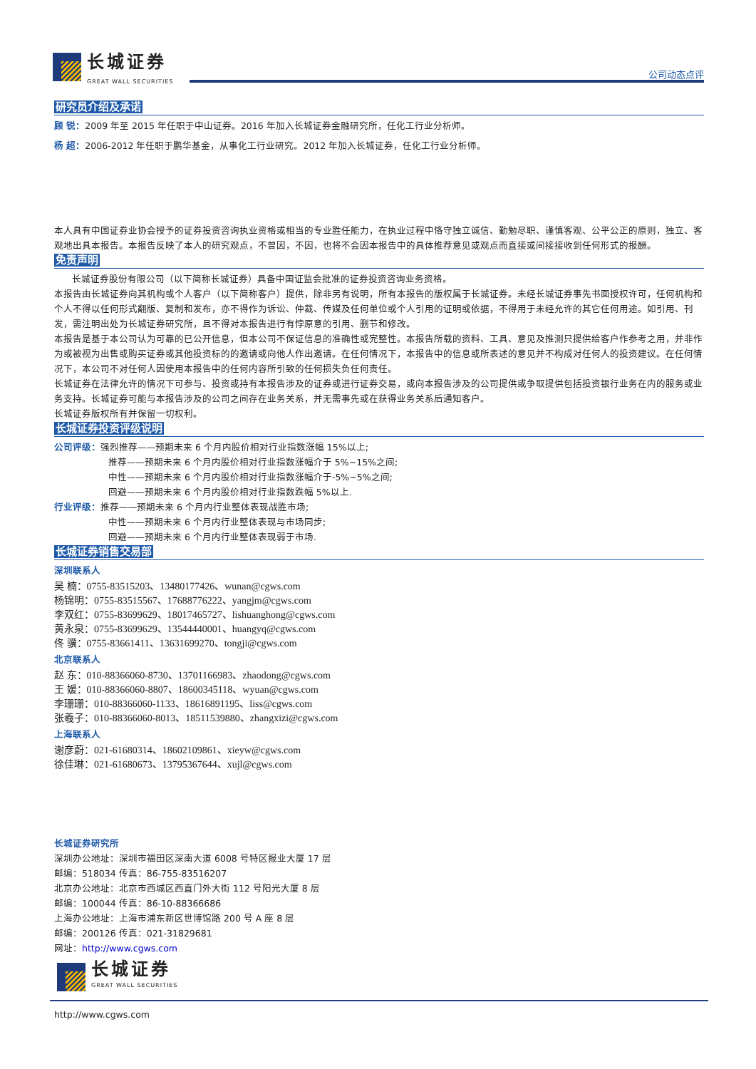长城证券
GREAT WALL SECURITIES
公司动态点评
研究员介绍及承诺
顾 锐：2009 年至 2015 年任职于中山证券。2016 年加入长城证券金融研究所，任化工行业分析师。
杨 超：2006-2012 年任职于鹏华基金，从事化工行业研究。2012 年加入长城证券，任化工行业分析师。
本人具有中国证券业协会授予的证券投资咨询执业资格或相当的专业胜任能力，在执业过程中恪守独立诚信、勤勉尽职、谨慎客观、公平公正的原则，独立、客观地出具本报告。本报告反映了本人的研究观点，不曾因，不因，也将不会因本报告中的具体推荐意见或观点而直接或间接接收到任何形式的报酬。
免责声明
长城证券股份有限公司（以下简称长城证券）具备中国证监会批准的证券投资咨询业务资格。
本报告由长城证券向其机构或个人客户（以下简称客户）提供，除非另有说明，所有本报告的版权属于长城证券。未经长城证券事先书面授权许可，任何机构和个人不得以任何形式翻版、复制和发布，亦不得作为诉讼、仲裁、传媒及任何单位或个人引用的证明或依据，不得用于未经允许的其它任何用途。如引用、刊发，需注明出处为长城证券研究所，且不得对本报告进行有悖原意的引用、删节和修改。
本报告是基于本公司认为可靠的已公开信息，但本公司不保证信息的准确性或完整性。本报告所载的资料、工具、意见及推测只提供给客户作参考之用，并非作为或被视为出售或购买证券或其他投资标的的邀请或向他人作出邀请。在任何情况下，本报告中的信息或所表述的意见并不构成对任何人的投资建议。在任何情况下，本公司不对任何人因使用本报告中的任何内容所引致的任何损失负任何责任。
长城证券在法律允许的情况下可参与、投资或持有本报告涉及的证券或进行证券交易，或向本报告涉及的公司提供或争取提供包括投资银行业务在内的服务或业务支持。长城证券可能与本报告涉及的公司之间存在业务关系，并无需事先或在获得业务关系后通知客户。
长城证券版权所有并保留一切权利。
长城证券投资评级说明
公司评级：强烈推荐——预期未来 6 个月内股价相对行业指数涨幅 15%以上;
推荐——预期未来 6 个月内股价相对行业指数涨幅介于 5%~15%之间;
中性——预期未来 6 个月内股价相对行业指数涨幅介于-5%~5%之间;
回避——预期未来 6 个月内股价相对行业指数跌幅 5%以上.
行业评级：推荐——预期未来 6 个月内行业整体表现战胜市场;
中性——预期未来 6 个月内行业整体表现与市场同步;
回避——预期未来 6 个月内行业整体表现弱于市场.
长城证券销售交易部
深圳联系人
吴 楠：0755-83515203、13480177426、wunan@cgws.com
杨锦明：0755-83515567、17688776222、yangjm@cgws.com
李双红：0755-83699629、18017465727、lishuanghong@cgws.com
黄永泉：0755-83699629、13544440001、huangyq@cgws.com
佟 骥：0755-83661411、13631699270、tongji@cgws.com
北京联系人
赵 东：010-88366060-8730、13701166983、zhaodong@cgws.com
王 媛：010-88366060-8807、18600345118、wyuan@cgws.com
李珊珊：010-88366060-1133、18616891195、liss@cgws.com
张羲子：010-88366060-8013、18511539880、zhangxizi@cgws.com
上海联系人
谢彦蔚：021-61680314、18602109861、xieyw@cgws.com
徐佳琳：021-61680673、13795367644、xujl@cgws.com
长城证券研究所
深圳办公地址：深圳市福田区深南大道 6008 号特区报业大厦 17 层
邮编：518034 传真：86-755-83516207
北京办公地址：北京市西城区西直门外大街 112 号阳光大厦 8 层
邮编：100044 传真：86-10-88366686
上海办公地址：上海市浦东新区世博馆路 200 号 A 座 8 层
邮编：200126 传真：021-31829681
网址：http://www.cgws.com
长城证券
GREAT WALL SECURITIES
http://www.cgws.com